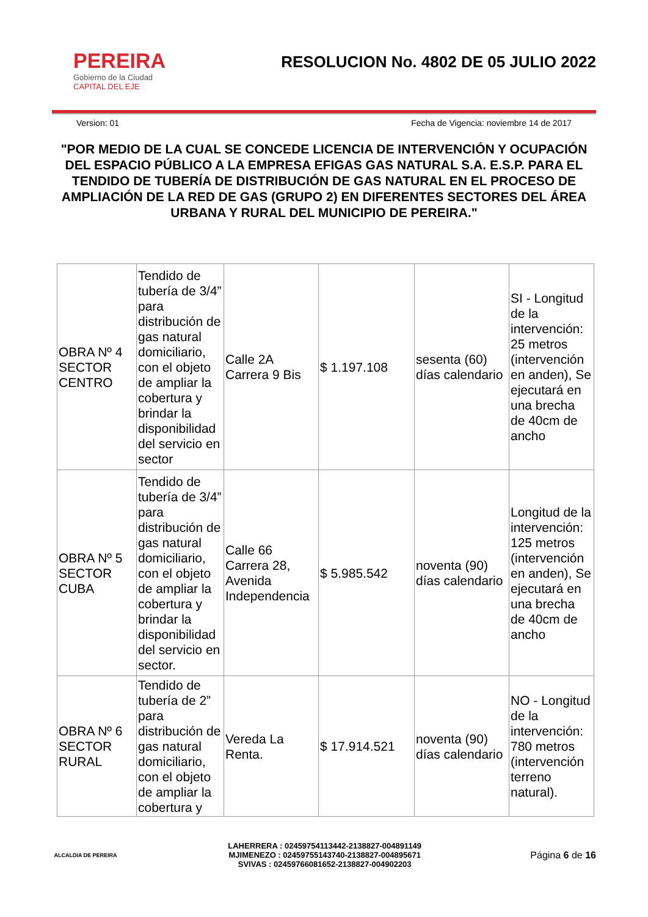PEREIRA
Gobierno de la Ciudad
CAPITAL DEL EJE
RESOLUCION No. 4802 DE 05 JULIO 2022
Version: 01 Fecha de Vigencia: noviembre 14 de 2017
"POR MEDIO DE LA CUAL SE CONCEDE LICENCIA DE INTERVENCIÓN Y OCUPACIÓN DEL ESPACIO PÚBLICO A LA EMPRESA EFIGAS GAS NATURAL S.A. E.S.P. PARA EL TENDIDO DE TUBERÍA DE DISTRIBUCIÓN DE GAS NATURAL EN EL PROCESO DE AMPLIACIÓN DE LA RED DE GAS (GRUPO 2) EN DIFERENTES SECTORES DEL ÁREA URBANA Y RURAL DEL MUNICIPIO DE PEREIRA."
| OBRA Nº 4 SECTOR CENTRO | Tendido de tubería de 3/4” para distribución de gas natural domiciliario, con el objeto de ampliar la cobertura y brindar la disponibilidad del servicio en sector | Calle 2A Carrera 9 Bis | $ 1.197.108 | sesenta (60) días calendario | SI - Longitud de la intervención: 25 metros (intervención en anden), Se ejecutará en una brecha de 40cm de ancho |
| OBRA Nº 5 SECTOR CUBA | Tendido de tubería de 3/4” para distribución de gas natural domiciliario, con el objeto de ampliar la cobertura y brindar la disponibilidad del servicio en sector. | Calle 66 Carrera 28, Avenida Independencia | $ 5.985.542 | noventa (90) días calendario | Longitud de la intervención: 125 metros (intervención en anden), Se ejecutará en una brecha de 40cm de ancho |
| OBRA Nº 6 SECTOR RURAL | Tendido de tubería de 2” para distribución de gas natural domiciliario, con el objeto de ampliar la cobertura y | Vereda La Renta. | $ 17.914.521 | noventa (90) días calendario | NO - Longitud de la intervención: 780 metros (intervención terreno natural). |
ALCALDIA DE PEREIRA
LAHERRERA : 02459754113442-2138827-004891149
MJIMENEZO : 02459755143740-2138827-004895671
SVIVAS : 02459766081652-2138827-004902203
Página 6 de 16